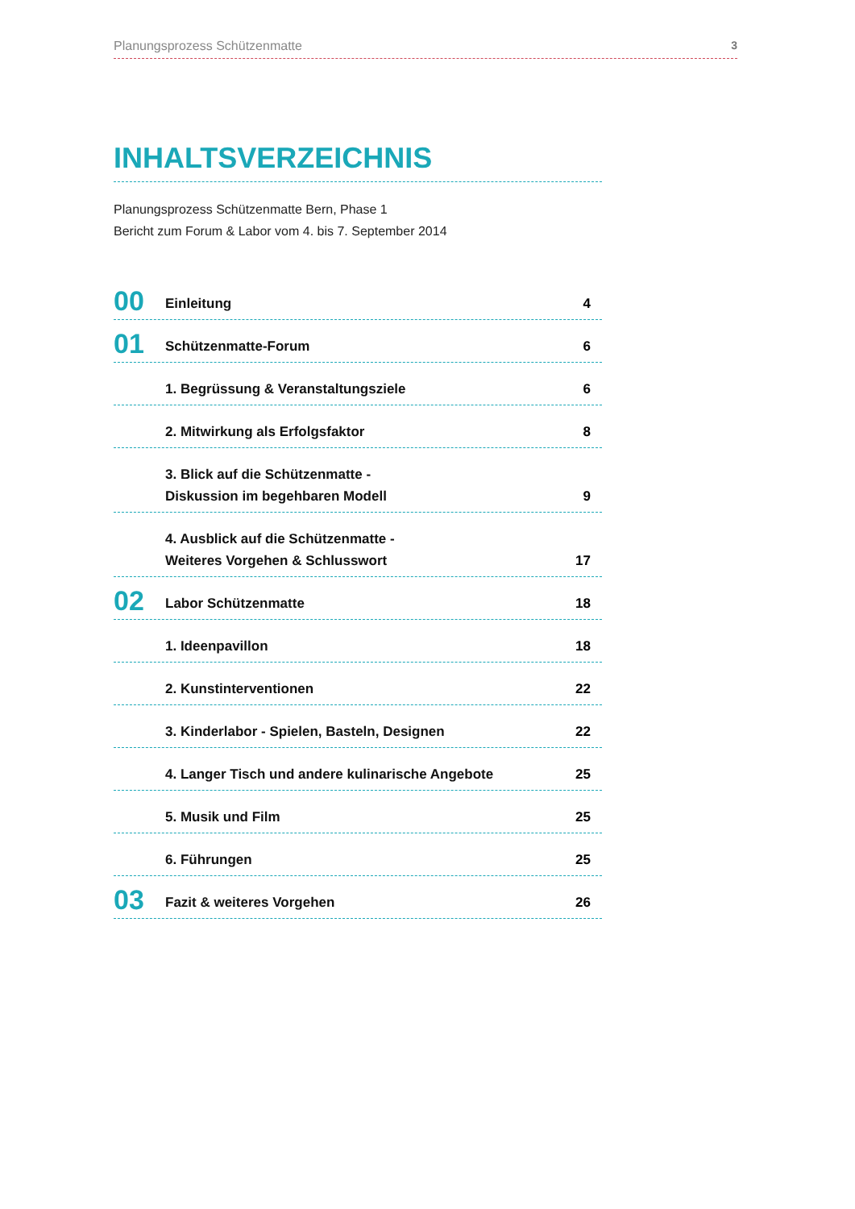Planungsprozess Schützenmatte 3
INHALTSVERZEICHNIS
Planungsprozess Schützenmatte Bern, Phase 1
Bericht zum Forum & Labor vom 4. bis 7. September 2014
00
Einleitung
4
01
Schützenmatte-Forum
6
1. Begrüssung & Veranstaltungsziele
6
2. Mitwirkung als Erfolgsfaktor
8
3. Blick auf die Schützenmatte -
Diskussion im begehbaren Modell
9
4. Ausblick auf die Schützenmatte -
Weiteres Vorgehen & Schlusswort
17
02
Labor Schützenmatte
18
1. Ideenpavillon
18
2. Kunstinterventionen
22
3. Kinderlabor - Spielen, Basteln, Designen
22
4. Langer Tisch und andere kulinarische Angebote
25
5. Musik und Film
25
6. Führungen
25
03
Fazit & weiteres Vorgehen
26